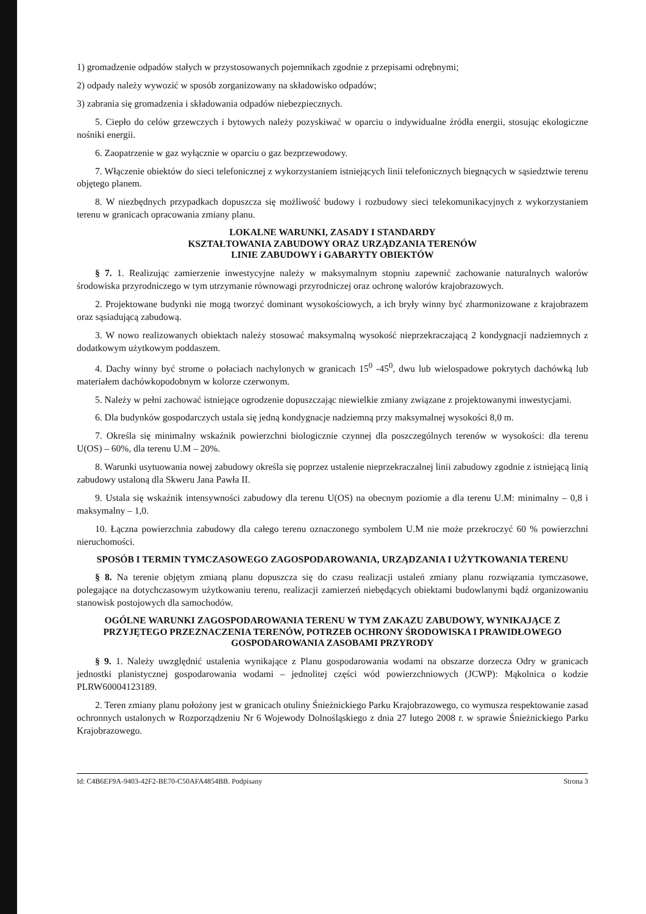1) gromadzenie odpadów stałych w przystosowanych pojemnikach zgodnie z przepisami odrębnymi;
2) odpady należy wywozić w sposób zorganizowany na składowisko odpadów;
3) zabrania się gromadzenia i składowania odpadów niebezpiecznych.
5. Ciepło do celów grzewczych i bytowych należy pozyskiwać w oparciu o indywidualne źródła energii, stosując ekologiczne nośniki energii.
6. Zaopatrzenie w gaz wyłącznie w oparciu o gaz bezprzewodowy.
7. Włączenie obiektów do sieci telefonicznej z wykorzystaniem istniejących linii telefonicznych biegnących w sąsiedztwie terenu objętego planem.
8. W niezbędnych przypadkach dopuszcza się możliwość budowy i rozbudowy sieci telekomunikacyjnych z wykorzystaniem terenu w granicach opracowania zmiany planu.
LOKALNE WARUNKI, ZASADY I STANDARDY
KSZTAŁTOWANIA ZABUDOWY ORAZ URZĄDZANIA TERENÓW
LINIE ZABUDOWY i GABARYTY OBIEKTÓW
§ 7. 1. Realizując zamierzenie inwestycyjne należy w maksymalnym stopniu zapewnić zachowanie naturalnych walorów środowiska przyrodniczego w tym utrzymanie równowagi przyrodniczej oraz ochronę walorów krajobrazowych.
2. Projektowane budynki nie mogą tworzyć dominant wysokościowych, a ich bryły winny być zharmonizowane z krajobrazem oraz sąsiadującą zabudową.
3. W nowo realizowanych obiektach należy stosować maksymalną wysokość nieprzekraczającą 2 kondygnacji nadziemnych z dodatkowym użytkowym poddaszem.
4. Dachy winny być strome o połaciach nachylonych w granicach 15<sup>0</sup> -45<sup>0</sup>, dwu lub wielospadowe pokrytych dachówką lub materiałem dachówkopodobnym w kolorze czerwonym.
5. Należy w pełni zachować istniejące ogrodzenie dopuszczając niewielkie zmiany związane z projektowanymi inwestycjami.
6. Dla budynków gospodarczych ustala się jedną kondygnacje nadziemną przy maksymalnej wysokości 8,0 m.
7. Określa się minimalny wskaźnik powierzchni biologicznie czynnej dla poszczególnych terenów w wysokości: dla terenu U(OS) – 60%, dla terenu U.M – 20%.
8. Warunki usytuowania nowej zabudowy określa się poprzez ustalenie nieprzekraczalnej linii zabudowy zgodnie z istniejącą linią zabudowy ustaloną dla Skweru Jana Pawła II.
9. Ustala się wskaźnik intensywności zabudowy dla terenu U(OS) na obecnym poziomie a dla terenu U.M: minimalny – 0,8 i maksymalny – 1,0.
10. Łączna powierzchnia zabudowy dla całego terenu oznaczonego symbolem U.M nie może przekroczyć 60 % powierzchni nieruchomości.
SPOSÓB I TERMIN TYMCZASOWEGO ZAGOSPODAROWANIA, URZĄDZANIA I UŻYTKOWANIA TERENU
§ 8. Na terenie objętym zmianą planu dopuszcza się do czasu realizacji ustaleń zmiany planu rozwiązania tymczasowe, polegające na dotychczasowym użytkowaniu terenu, realizacji zamierzeń niebędących obiektami budowlanymi bądź organizowaniu stanowisk postojowych dla samochodów.
OGÓLNE WARUNKI ZAGOSPODAROWANIA TERENU W TYM ZAKAZU ZABUDOWY, WYNIKAJĄCE Z PRZYJĘTEGO PRZEZNACZENIA TERENÓW, POTRZEB OCHRONY ŚRODOWISKA I PRAWIDŁOWEGO GOSPODAROWANIA ZASOBAMI PRZYRODY
§ 9. 1. Należy uwzględnić ustalenia wynikające z Planu gospodarowania wodami na obszarze dorzecza Odry w granicach jednostki planistycznej gospodarowania wodami – jednolitej części wód powierzchniowych (JCWP): Mąkolnica o kodzie PLRW60004123189.
2. Teren zmiany planu położony jest w granicach otuliny Śnieżnickiego Parku Krajobrazowego, co wymusza respektowanie zasad ochronnych ustalonych w Rozporządzeniu Nr 6 Wojewody Dolnośląskiego z dnia 27 lutego 2008 r. w sprawie Śnieżnickiego Parku Krajobrazowego.
Id: C4B6EF9A-9403-42F2-BE70-C50AFA4854BB. Podpisany Strona 3